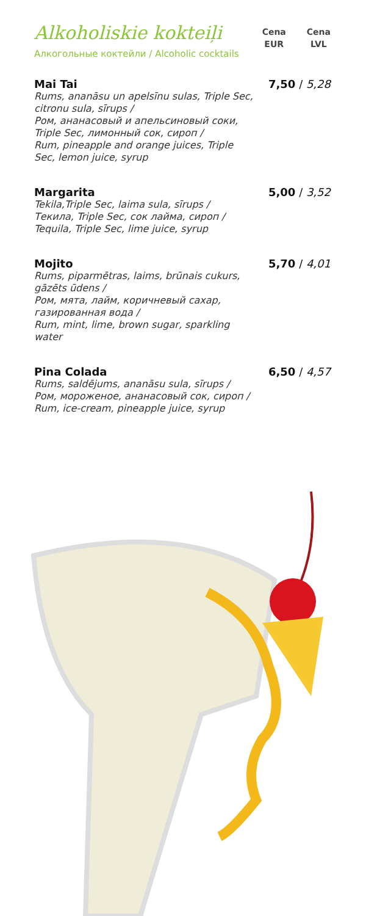Alkoholiskie kokteiļi
Алкогольные коктейли / Alcoholic cocktails
Cena
EUR
Cena
LVL
Mai Tai
Rums, ananāsu un apelsīnu sulas, Triple Sec, citronu sula, sīrups /
Ром, ананасовый и апельсиновый соки, Triple Sec, лимонный сок, сироп /
Rum, pineapple and orange juices, Triple Sec, lemon juice, syrup
7,50 / 5,28
Margarita
Tekila,Triple Sec, laima sula, sīrups /
Текила, Triple Sec, сок лайма, сироп /
Tequila, Triple Sec, lime juice, syrup
5,00 / 3,52
Mojito
Rums, piparmētras, laims, brūnais cukurs, gāzēts ūdens /
Ром, мята, лайм, коричневый сахар, газированная вода /
Rum, mint, lime, brown sugar, sparkling water
5,70 / 4,01
Pina Colada
Rums, saldējums, ananāsu sula, sīrups /
Ром, мороженое, ананасовый сок, сироп /
Rum, ice-cream, pineapple juice, syrup
6,50 / 4,57